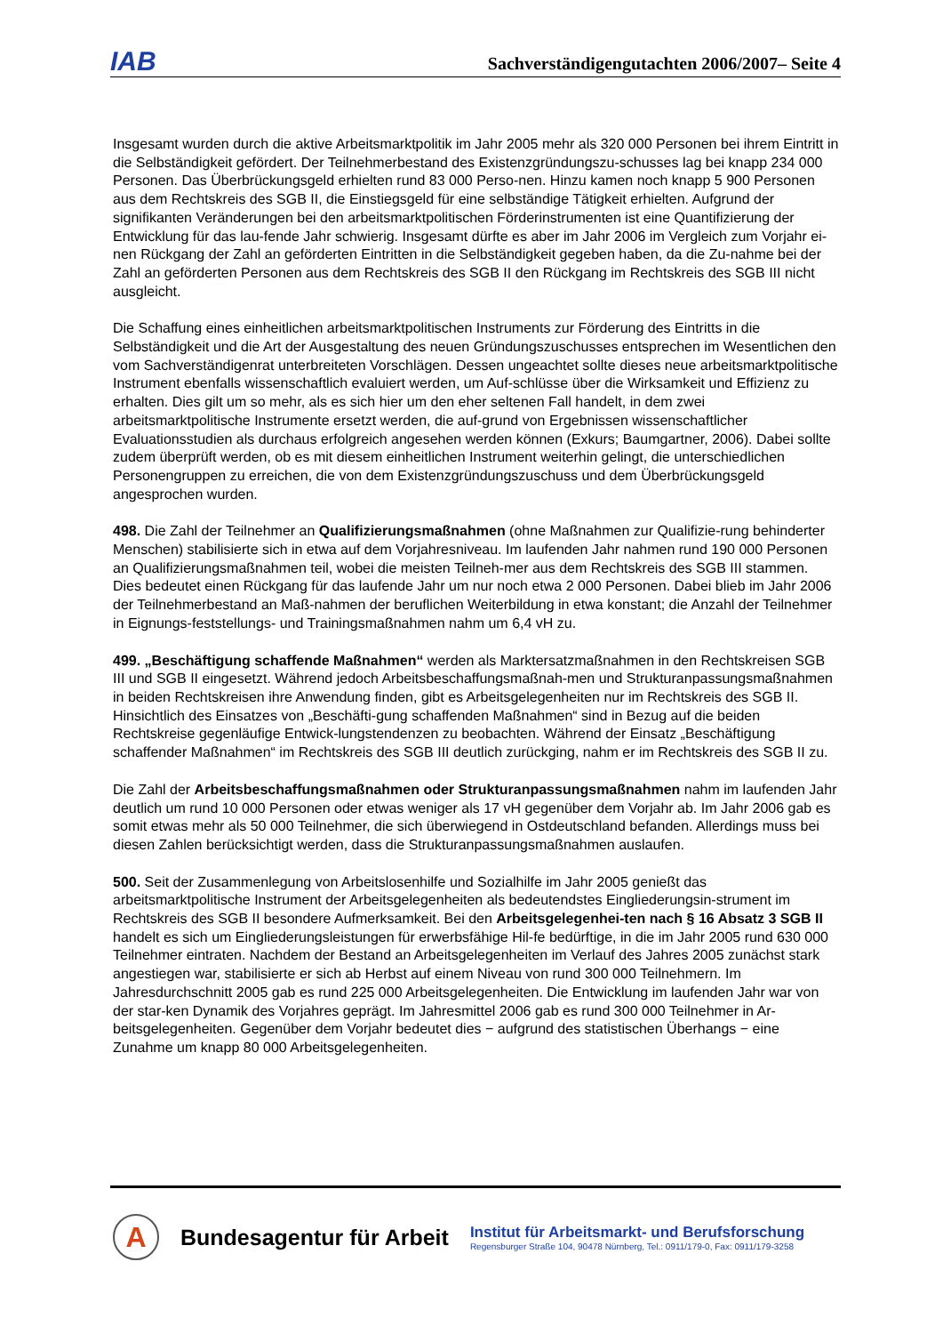IAB Sachverständigengutachten 2006/2007– Seite 4
Insgesamt wurden durch die aktive Arbeitsmarktpolitik im Jahr 2005 mehr als 320 000 Personen bei ihrem Eintritt in die Selbständigkeit gefördert. Der Teilnehmerbestand des Existenzgründungszu-schusses lag bei knapp 234 000 Personen. Das Überbrückungsgeld erhielten rund 83 000 Perso-nen. Hinzu kamen noch knapp 5 900 Personen aus dem Rechtskreis des SGB II, die Einstiegsgeld für eine selbständige Tätigkeit erhielten. Aufgrund der signifikanten Veränderungen bei den arbeitsmarktpolitischen Förderinstrumenten ist eine Quantifizierung der Entwicklung für das lau-fende Jahr schwierig. Insgesamt dürfte es aber im Jahr 2006 im Vergleich zum Vorjahr ei-nen Rückgang der Zahl an geförderten Eintritten in die Selbständigkeit gegeben haben, da die Zu-nahme bei der Zahl an geförderten Personen aus dem Rechtskreis des SGB II den Rückgang im Rechtskreis des SGB III nicht ausgleicht.
Die Schaffung eines einheitlichen arbeitsmarktpolitischen Instruments zur Förderung des Eintritts in die Selbständigkeit und die Art der Ausgestaltung des neuen Gründungszuschusses entsprechen im Wesentlichen den vom Sachverständigenrat unterbreiteten Vorschlägen. Dessen ungeachtet sollte dieses neue arbeitsmarktpolitische Instrument ebenfalls wissenschaftlich evaluiert werden, um Auf-schlüsse über die Wirksamkeit und Effizienz zu erhalten. Dies gilt um so mehr, als es sich hier um den eher seltenen Fall handelt, in dem zwei arbeitsmarktpolitische Instrumente ersetzt werden, die auf-grund von Ergebnissen wissenschaftlicher Evaluationsstudien als durchaus erfolgreich angesehen werden können (Exkurs; Baumgartner, 2006). Dabei sollte zudem überprüft werden, ob es mit diesem einheitlichen Instrument weiterhin gelingt, die unterschiedlichen Personengruppen zu erreichen, die von dem Existenzgründungszuschuss und dem Überbrückungsgeld angesprochen wurden.
498. Die Zahl der Teilnehmer an Qualifizierungsmaßnahmen (ohne Maßnahmen zur Qualifizie-rung behinderter Menschen) stabilisierte sich in etwa auf dem Vorjahresniveau. Im laufenden Jahr nahmen rund 190 000 Personen an Qualifizierungsmaßnahmen teil, wobei die meisten Teilneh-mer aus dem Rechtskreis des SGB III stammen. Dies bedeutet einen Rückgang für das laufende Jahr um nur noch etwa 2 000 Personen. Dabei blieb im Jahr 2006 der Teilnehmerbestand an Maß-nahmen der beruflichen Weiterbildung in etwa konstant; die Anzahl der Teilnehmer in Eignungs-feststellungs- und Trainingsmaßnahmen nahm um 6,4 vH zu.
499. „Beschäftigung schaffende Maßnahmen“ werden als Marktersatzmaßnahmen in den Rechtskreisen SGB III und SGB II eingesetzt. Während jedoch Arbeitsbeschaffungsmaßnah-men und Strukturanpassungsmaßnahmen in beiden Rechtskreisen ihre Anwendung finden, gibt es Arbeitsgelegenheiten nur im Rechtskreis des SGB II. Hinsichtlich des Einsatzes von „Beschäfti-gung schaffenden Maßnahmen“ sind in Bezug auf die beiden Rechtskreise gegenläufige Entwick-lungstendenzen zu beobachten. Während der Einsatz „Beschäftigung schaffender Maßnahmen“ im Rechtskreis des SGB III deutlich zurückging, nahm er im Rechtskreis des SGB II zu.
Die Zahl der Arbeitsbeschaffungsmaßnahmen oder Strukturanpassungsmaßnahmen nahm im laufenden Jahr deutlich um rund 10 000 Personen oder etwas weniger als 17 vH gegenüber dem Vorjahr ab. Im Jahr 2006 gab es somit etwas mehr als 50 000 Teilnehmer, die sich überwiegend in Ostdeutschland befanden. Allerdings muss bei diesen Zahlen berücksichtigt werden, dass die Strukturanpassungsmaßnahmen auslaufen.
500. Seit der Zusammenlegung von Arbeitslosenhilfe und Sozialhilfe im Jahr 2005 genießt das arbeitsmarktpolitische Instrument der Arbeitsgelegenheiten als bedeutendstes Eingliederungsin-strument im Rechtskreis des SGB II besondere Aufmerksamkeit. Bei den Arbeitsgelegenhei-ten nach § 16 Absatz 3 SGB II handelt es sich um Eingliederungsleistungen für erwerbsfähige Hil-fe bedürftige, in die im Jahr 2005 rund 630 000 Teilnehmer eintraten. Nachdem der Bestand an Arbeitsgelegenheiten im Verlauf des Jahres 2005 zunächst stark angestiegen war, stabilisierte er sich ab Herbst auf einem Niveau von rund 300 000 Teilnehmern. Im Jahresdurchschnitt 2005 gab es rund 225 000 Arbeitsgelegenheiten. Die Entwicklung im laufenden Jahr war von der star-ken Dynamik des Vorjahres geprägt. Im Jahresmittel 2006 gab es rund 300 000 Teilnehmer in Ar-beitsgelegenheiten. Gegenüber dem Vorjahr bedeutet dies − aufgrund des statistischen Überhangs − eine Zunahme um knapp 80 000 Arbeitsgelegenheiten.
A
Bundesagentur für Arbeit
Institut für Arbeitsmarkt- und Berufsforschung
Regensburger Straße 104, 90478 Nürnberg, Tel.: 0911/179-0, Fax: 0911/179-3258